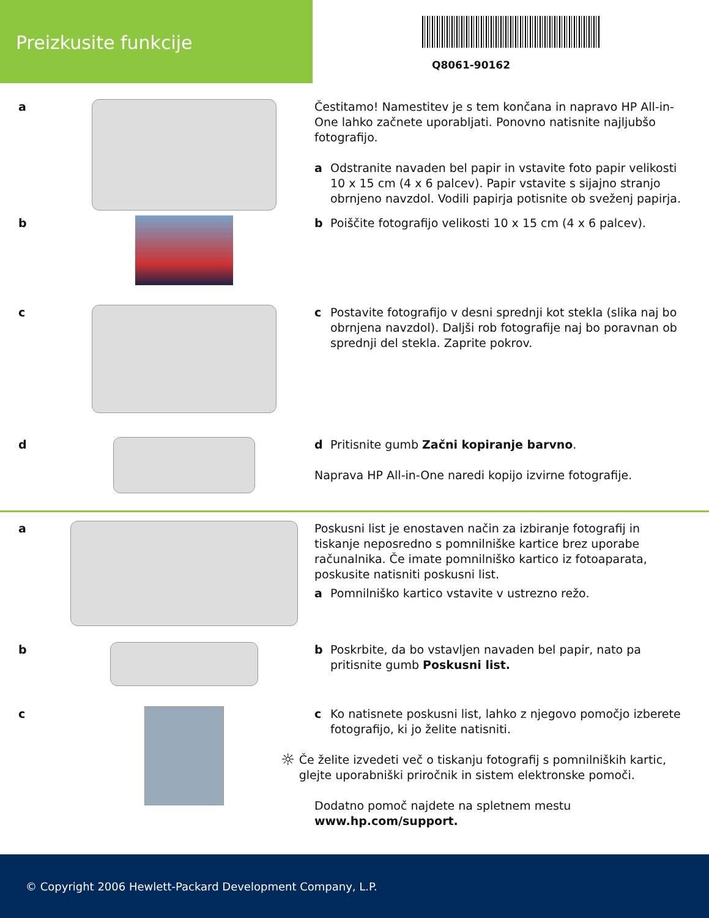Preizkusite funkcije
Q8061-90162
a Čestitamo! Namestitev je s tem končana in napravo HP All-in-One lahko začnete uporabljati. Ponovno natisnite najljubšo fotografijo.
a Odstranite navaden bel papir in vstavite foto papir velikosti 10 x 15 cm (4 x 6 palcev). Papir vstavite s sijajno stranjo obrnjeno navzdol. Vodili papirja potisnite ob sveženj papirja.
b b Poiščite fotografijo velikosti 10 x 15 cm (4 x 6 palcev).
c c Postavite fotografijo v desni sprednji kot stekla (slika naj bo obrnjena navzdol). Daljši rob fotografije naj bo poravnan ob sprednji del stekla. Zaprite pokrov.
d d Pritisnite gumb Začni kopiranje barvno.
Naprava HP All-in-One naredi kopijo izvirne fotografije.
a Poskusni list je enostaven način za izbiranje fotografij in tiskanje neposredno s pomnilniške kartice brez uporabe računalnika. Če imate pomnilniško kartico iz fotoaparata, poskusite natisniti poskusni list.
a Pomnilniško kartico vstavite v ustrezno režo.
b b Poskrbite, da bo vstavljen navaden bel papir, nato pa pritisnite gumb Poskusni list.
c c Ko natisnete poskusni list, lahko z njegovo pomočjo izberete fotografijo, ki jo želite natisniti.
☼ Če želite izvedeti več o tiskanju fotografij s pomnilniških kartic, glejte uporabniški priročnik in sistem elektronske pomoči.
Dodatno pomoč najdete na spletnem mestu www.hp.com/support.
© Copyright 2006 Hewlett-Packard Development Company, L.P.